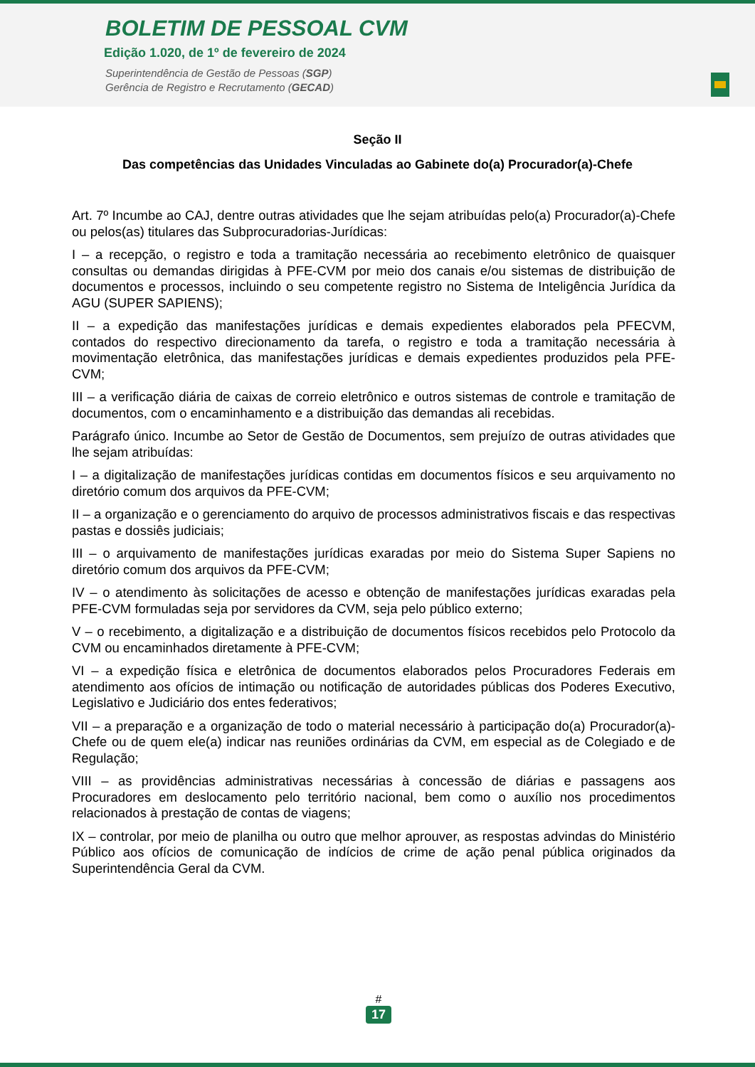BOLETIM DE PESSOAL CVM
Edição 1.020, de 1º de fevereiro de 2024
Superintendência de Gestão de Pessoas (SGP)
Gerência de Registro e Recrutamento (GECAD)
Seção II
Das competências das Unidades Vinculadas ao Gabinete do(a) Procurador(a)-Chefe
Art. 7º Incumbe ao CAJ, dentre outras atividades que lhe sejam atribuídas pelo(a) Procurador(a)-Chefe ou pelos(as) titulares das Subprocuradorias-Jurídicas:
I – a recepção, o registro e toda a tramitação necessária ao recebimento eletrônico de quaisquer consultas ou demandas dirigidas à PFE-CVM por meio dos canais e/ou sistemas de distribuição de documentos e processos, incluindo o seu competente registro no Sistema de Inteligência Jurídica da AGU (SUPER SAPIENS);
II – a expedição das manifestações jurídicas e demais expedientes elaborados pela PFECVM, contados do respectivo direcionamento da tarefa, o registro e toda a tramitação necessária à movimentação eletrônica, das manifestações jurídicas e demais expedientes produzidos pela PFE-CVM;
III – a verificação diária de caixas de correio eletrônico e outros sistemas de controle e tramitação de documentos, com o encaminhamento e a distribuição das demandas ali recebidas.
Parágrafo único. Incumbe ao Setor de Gestão de Documentos, sem prejuízo de outras atividades que lhe sejam atribuídas:
I – a digitalização de manifestações jurídicas contidas em documentos físicos e seu arquivamento no diretório comum dos arquivos da PFE-CVM;
II – a organização e o gerenciamento do arquivo de processos administrativos fiscais e das respectivas pastas e dossiês judiciais;
III – o arquivamento de manifestações jurídicas exaradas por meio do Sistema Super Sapiens no diretório comum dos arquivos da PFE-CVM;
IV – o atendimento às solicitações de acesso e obtenção de manifestações jurídicas exaradas pela PFE-CVM formuladas seja por servidores da CVM, seja pelo público externo;
V – o recebimento, a digitalização e a distribuição de documentos físicos recebidos pelo Protocolo da CVM ou encaminhados diretamente à PFE-CVM;
VI – a expedição física e eletrônica de documentos elaborados pelos Procuradores Federais em atendimento aos ofícios de intimação ou notificação de autoridades públicas dos Poderes Executivo, Legislativo e Judiciário dos entes federativos;
VII – a preparação e a organização de todo o material necessário à participação do(a) Procurador(a)-Chefe ou de quem ele(a) indicar nas reuniões ordinárias da CVM, em especial as de Colegiado e de Regulação;
VIII – as providências administrativas necessárias à concessão de diárias e passagens aos Procuradores em deslocamento pelo território nacional, bem como o auxílio nos procedimentos relacionados à prestação de contas de viagens;
IX – controlar, por meio de planilha ou outro que melhor aprouver, as respostas advindas do Ministério Público aos ofícios de comunicação de indícios de crime de ação penal pública originados da Superintendência Geral da CVM.
#
17